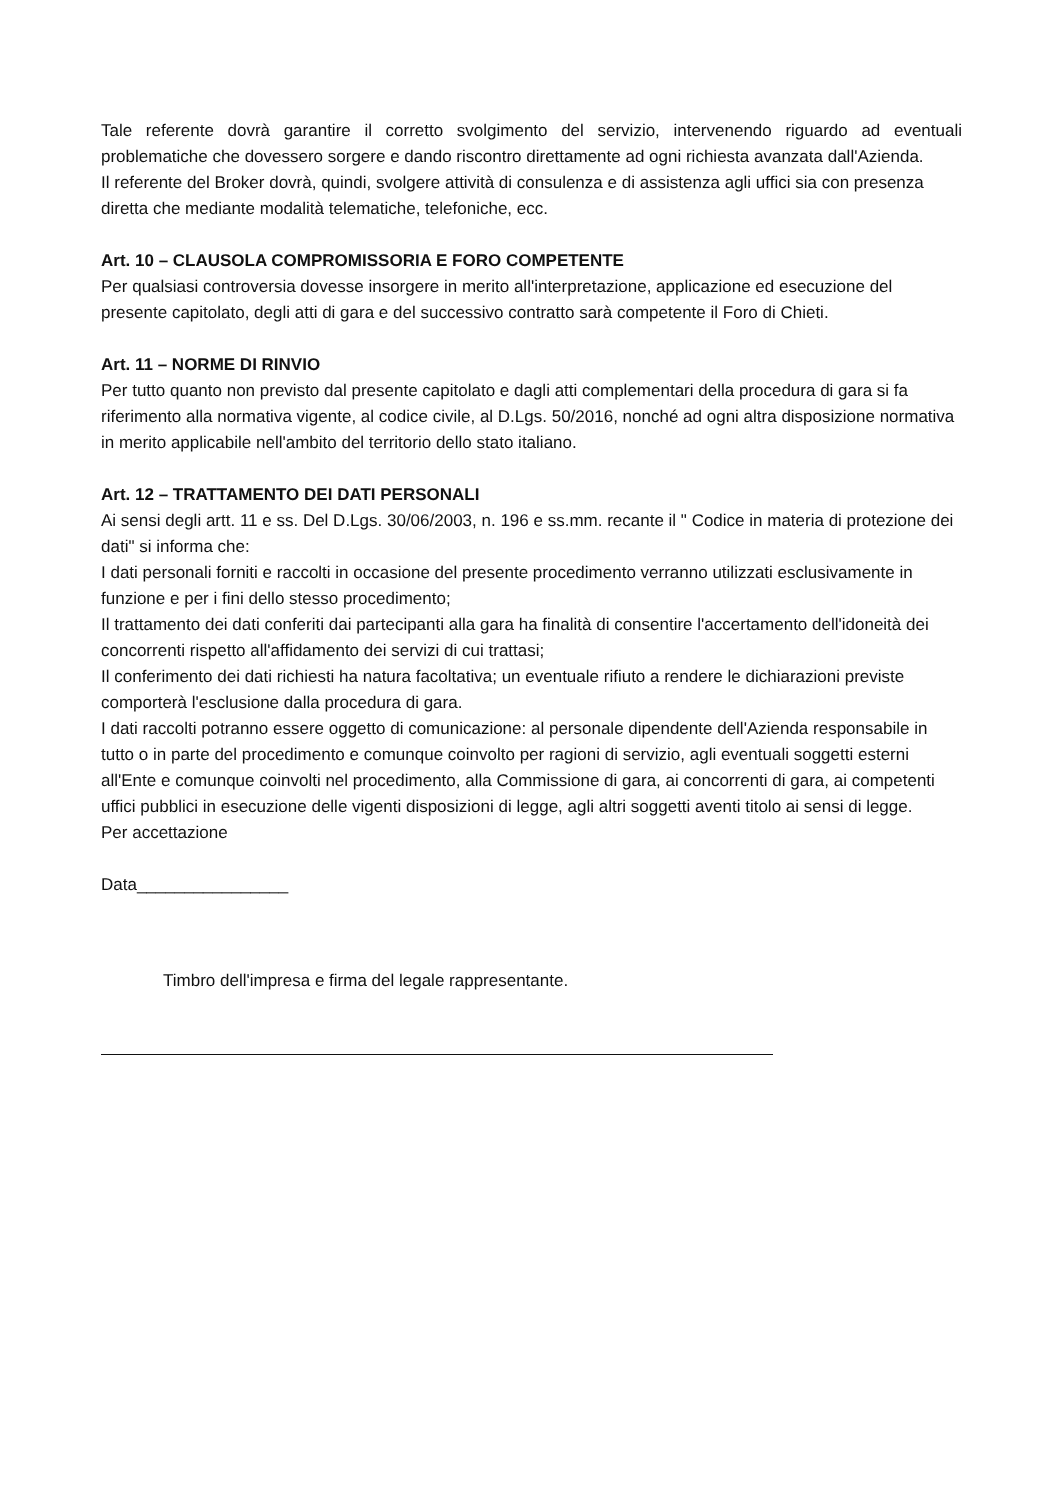Tale referente dovrà garantire il corretto svolgimento del servizio, intervenendo riguardo ad eventuali problematiche che dovessero sorgere e dando riscontro direttamente ad ogni richiesta avanzata dall'Azienda.
Il referente del Broker dovrà, quindi, svolgere attività di consulenza e di assistenza agli uffici sia con presenza diretta che mediante modalità telematiche, telefoniche, ecc.
Art. 10 – CLAUSOLA COMPROMISSORIA E FORO COMPETENTE
Per qualsiasi controversia dovesse insorgere in merito all'interpretazione, applicazione ed esecuzione del presente capitolato, degli atti di gara e del successivo contratto sarà competente il Foro di Chieti.
Art. 11 – NORME DI RINVIO
Per tutto quanto non previsto dal presente capitolato e dagli atti complementari della procedura di gara si fa riferimento alla normativa vigente, al codice civile, al D.Lgs. 50/2016, nonché ad ogni altra disposizione normativa in merito applicabile nell'ambito del territorio dello stato italiano.
Art. 12 – TRATTAMENTO DEI DATI PERSONALI
Ai sensi degli artt. 11 e ss. Del D.Lgs. 30/06/2003, n. 196 e ss.mm. recante il " Codice in materia di protezione dei dati" si informa che:
I dati personali forniti e raccolti in occasione del presente procedimento verranno utilizzati esclusivamente in funzione e per i fini dello stesso procedimento;
Il trattamento dei dati conferiti dai partecipanti alla gara ha finalità di consentire l'accertamento dell'idoneità dei concorrenti rispetto all'affidamento dei servizi di cui trattasi;
Il conferimento dei dati richiesti ha natura facoltativa; un eventuale rifiuto a rendere le dichiarazioni previste comporterà l'esclusione dalla procedura di gara.
I dati raccolti potranno essere oggetto di comunicazione: al personale dipendente dell'Azienda responsabile in tutto o in parte del procedimento e comunque coinvolto per ragioni di servizio, agli eventuali soggetti esterni all'Ente e comunque coinvolti nel procedimento, alla Commissione di gara, ai concorrenti di gara, ai competenti uffici pubblici in esecuzione delle vigenti disposizioni di legge, agli altri soggetti aventi titolo ai sensi di legge.
Per accettazione
Data________________
Timbro dell'impresa e firma del legale rappresentante.